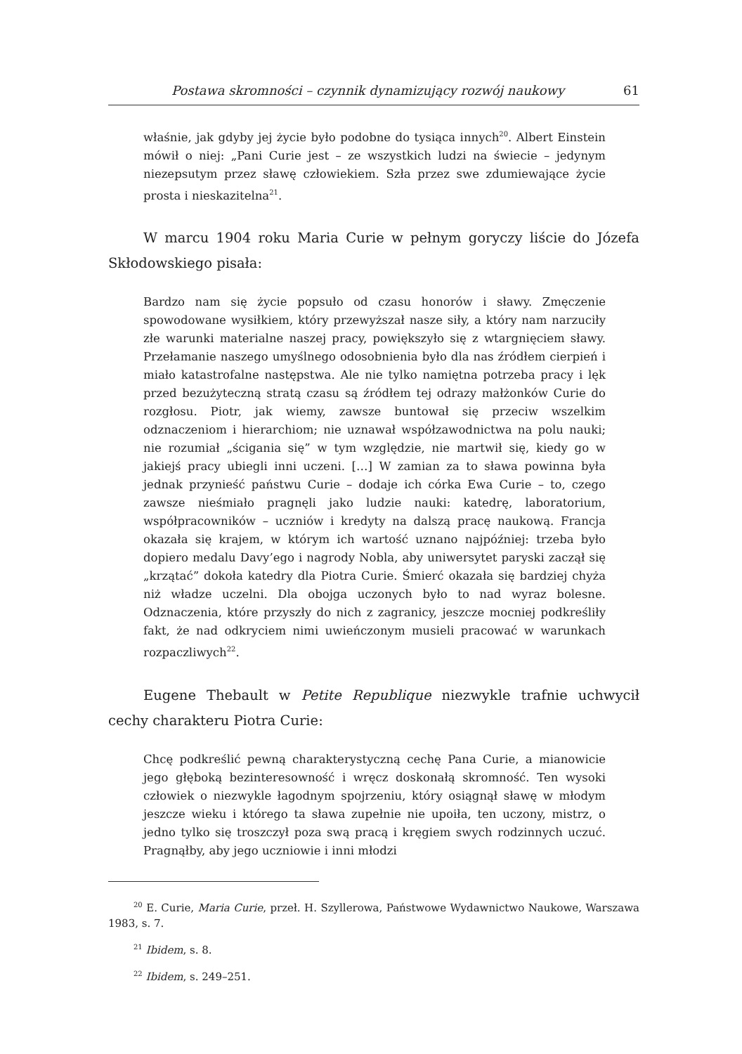Postawa skromności – czynnik dynamizujący rozwój naukowy 61
właśnie, jak gdyby jej życie było podobne do tysiąca innych<sup>20</sup>. Albert Einstein mówił o niej: „Pani Curie jest – ze wszystkich ludzi na świecie – jedynym niezepsutym przez sławę człowiekiem. Szła przez swe zdumiewające życie prosta i nieskazitelna<sup>21</sup>.
W marcu 1904 roku Maria Curie w pełnym goryczy liście do Józefa Skłodowskiego pisała:
Bardzo nam się życie popsuło od czasu honorów i sławy. Zmęczenie spowodowane wysiłkiem, który przewyższał nasze siły, a który nam narzuciły złe warunki materialne naszej pracy, powiększyło się z wtargnięciem sławy. Przełamanie naszego umyślnego odosobnienia było dla nas źródłem cierpień i miało katastrofalne następstwa. Ale nie tylko namiętna potrzeba pracy i lęk przed bezużyteczną stratą czasu są źródłem tej odrazy małżonków Curie do rozgłosu. Piotr, jak wiemy, zawsze buntował się przeciw wszelkim odznaczeniom i hierarchiom; nie uznawał współzawodnictwa na polu nauki; nie rozumiał „ścigania się” w tym względzie, nie martwił się, kiedy go w jakiejś pracy ubiegli inni uczeni. […] W zamian za to sława powinna była jednak przynieść państwu Curie – dodaje ich córka Ewa Curie – to, czego zawsze nieśmiało pragnęli jako ludzie nauki: katedrę, laboratorium, współpracowników – uczniów i kredyty na dalszą pracę naukową. Francja okazała się krajem, w którym ich wartość uznano najpóźniej: trzeba było dopiero medalu Davy’ego i nagrody Nobla, aby uniwersytet paryski zaczął się „krzątać” dokoła katedry dla Piotra Curie. Śmierć okazała się bardziej chyża niż władze uczelni. Dla obojga uczonych było to nad wyraz bolesne. Odznaczenia, które przyszły do nich z zagranicy, jeszcze mocniej podkreśliły fakt, że nad odkryciem nimi uwieńczonym musieli pracować w warunkach rozpaczliwych<sup>22</sup>.
Eugene Thebault w Petite Republique niezwykle trafnie uchwycił cechy charakteru Piotra Curie:
Chcę podkreślić pewną charakterystyczną cechę Pana Curie, a mianowicie jego głęboką bezinteresowność i wręcz doskonałą skromność. Ten wysoki człowiek o niezwykle łagodnym spojrzeniu, który osiągnął sławę w młodym jeszcze wieku i którego ta sława zupełnie nie upoiła, ten uczony, mistrz, o jedno tylko się troszczył poza swą pracą i kręgiem swych rodzinnych uczuć. Pragnąłby, aby jego uczniowie i inni młodzi
<sup>20</sup> E. Curie, Maria Curie, przeł. H. Szyllerowa, Państwowe Wydawnictwo Naukowe, Warszawa 1983, s. 7.
<sup>21</sup> Ibidem, s. 8.
<sup>22</sup> Ibidem, s. 249–251.